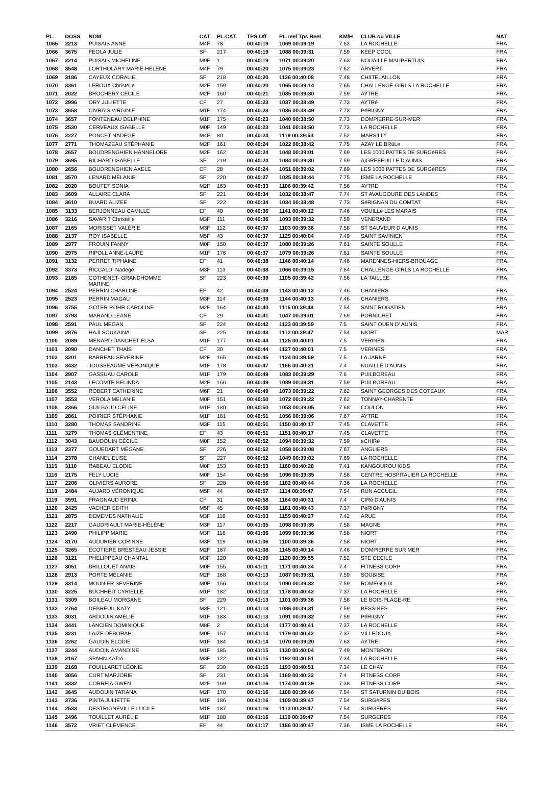| PL. | DOSS | NOM | CAT | PL.CAT. | TPS Off | PL.reel Tps Reel | KM/H | CLUB ou VILLE | NAT |
| --- | --- | --- | --- | --- | --- | --- | --- | --- | --- |
| 1065 | 2213 | PUISAIS ANNE | M4F | 78 | 00:40:19 | 1069 00:39:19 | 7.63 | LA ROCHELLE | FRA |
| 1066 | 3675 | FEOLA JULIE | SF | 217 | 00:40:19 | 1088 00:39:31 | 7.59 | KEEP COOL | FRA |
| 1067 | 2214 | PUISAIS MICHELINE | M9F | 1 | 00:40:19 | 1071 00:39:20 | 7.63 | NOUAILLE MAUPERTUIS | FRA |
| 1068 | 3548 | LORTHOLARY MARIE-HELENE | M4F | 79 | 00:40:20 | 1075 00:39:23 | 7.62 | ARVERT | FRA |
| 1069 | 3186 | CAYEUX CORALIE | SF | 218 | 00:40:20 | 1136 00:40:08 | 7.48 | CHâTELAILLON | FRA |
| 1070 | 3361 | LEROUX Christelle | M2F | 159 | 00:40:20 | 1065 00:39:14 | 7.65 | CHALLENGE-GIRLS LA ROCHELLE | FRA |
| 1071 | 2022 | BROCHERY CECILE | M2F | 160 | 00:40:21 | 1085 00:39:30 | 7.59 | AYTRE | FRA |
| 1072 | 2996 | ORY JULIETTE | CF | 27 | 00:40:23 | 1037 00:38:49 | 7.73 | AYTRé | FRA |
| 1073 | 3658 | CIVRAIS VIRGINIE | M1F | 174 | 00:40:23 | 1036 00:38:49 | 7.73 | PéRIGNY | FRA |
| 1074 | 3657 | FONTENEAU DELPHINE | M1F | 175 | 00:40:23 | 1040 00:38:50 | 7.73 | DOMPIERRE-SUR-MER | FRA |
| 1075 | 2530 | CERVEAUX ISABELLE | M0F | 149 | 00:40:23 | 1041 00:38:50 | 7.73 | LA ROCHELLE | FRA |
| 1076 | 2227 | PONCET NADEGE | M4F | 80 | 00:40:24 | 1119 00:39:53 | 7.52 | MARSILLY | FRA |
| 1077 | 2771 | THOMAZEAU STÉPHANIE | M2F | 161 | 00:40:24 | 1022 00:38:42 | 7.75 | AZAY LE BRûLé | FRA |
| 1078 | 2657 | BOUDRENGHIEN HANNELORE | M2F | 162 | 00:40:24 | 1048 00:39:01 | 7.69 | LES 1000 PATTES DE SURGèRES | FRA |
| 1079 | 3695 | RICHARD ISABELLE | SF | 219 | 00:40:24 | 1084 00:39:30 | 7.59 | AIGREFEUILLE D'AUNIS | FRA |
| 1080 | 2656 | BOUDRENGHIEN AXELE | CF | 28 | 00:40:24 | 1051 00:39:02 | 7.69 | LES 1000 PATTES DE SURGèRES | FRA |
| 1081 | 3570 | LENARD MÉLANIE | SF | 220 | 00:40:27 | 1025 00:38:44 | 7.75 | ISME LA ROCHELLE | FRA |
| 1082 | 2020 | BOUTET SONIA | M2F | 163 | 00:40:33 | 1106 00:39:42 | 7.56 | AYTRE | FRA |
| 1083 | 3609 | ALLAIRE CLARA | SF | 221 | 00:40:34 | 1032 00:38:47 | 7.74 | ST AVAUGOURD DES LANDES | FRA |
| 1084 | 3610 | BUARD ALIZÉE | SF | 222 | 00:40:34 | 1034 00:38:48 | 7.73 | SéRIGNAN DU COMTAT | FRA |
| 1085 | 3133 | BERJONNEAU CAMILLE | EF | 40 | 00:40:36 | 1141 00:40:12 | 7.46 | VOUILLé LES MARAIS | FRA |
| 1086 | 3216 | SAVARIT Christelle | M3F | 111 | 00:40:36 | 1093 00:39:32 | 7.59 | VENERAND | FRA |
| 1087 | 2165 | MORISSET VALÉRIE | M3F | 112 | 00:40:37 | 1103 00:39:36 | 7.58 | ST SAUVEUR D AUNIS | FRA |
| 1088 | 2137 | ROY ISABELLE | M5F | 43 | 00:40:37 | 1129 00:40:04 | 7.49 | SAINT SAVINIEN | FRA |
| 1089 | 2977 | FROUIN FANNY | M0F | 150 | 00:40:37 | 1080 00:39:26 | 7.61 | SAINTE SOULLE | FRA |
| 1090 | 2975 | RIPOLL ANNE-LAURE | M1F | 176 | 00:40:37 | 1079 00:39:26 | 7.61 | SAINTE SOULLE | FRA |
| 1091 | 3132 | PERRET TIPHAINE | EF | 41 | 00:40:38 | 1146 00:40:14 | 7.46 | MARENNES-HIERS-BROUAGE | FRA |
| 1092 | 3373 | RICCALDI Nadege | M3F | 113 | 00:40:38 | 1066 00:39:15 | 7.64 | CHALLENGE-GIRLS LA ROCHELLE | FRA |
| 1093 | 2185 | COTHENET- GRANDHOMME MARINE | SF | 223 | 00:40:39 | 1105 00:39:42 | 7.56 | LA TAILLEE | FRA |
| 1094 | 2524 | PERRIN CHARLINE | EF | 42 | 00:40:39 | 1143 00:40:12 | 7.46 | CHANIERS | FRA |
| 1095 | 2523 | PERRIN MAGALI | M3F | 114 | 00:40:39 | 1144 00:40:13 | 7.46 | CHANIERS | FRA |
| 1096 | 3755 | GOTER ROHR CAROLINE | M2F | 164 | 00:40:40 | 1115 00:39:48 | 7.54 | SAINT ROGATIEN | FRA |
| 1097 | 3793 | MARAND LEANE | CF | 29 | 00:40:41 | 1047 00:39:01 | 7.69 | PORNICHET | FRA |
| 1098 | 2591 | PAUL MEGAN | SF | 224 | 00:40:42 | 1123 00:39:59 | 7.5 | SAINT OUEN D' AUNIS | FRA |
| 1099 | 2876 | HAJI SOUKAINA | SF | 225 | 00:40:43 | 1112 00:39:47 | 7.54 | NIORT | MAR |
| 1100 | 2089 | MENARD DANCHET ELSA | M1F | 177 | 00:40:44 | 1125 00:40:01 | 7.5 | VERINES | FRA |
| 1101 | 2090 | DANCHET THAÏS | CF | 30 | 00:40:44 | 1127 00:40:01 | 7.5 | VERINES | FRA |
| 1102 | 3201 | BARREAU SÉVERINE | M2F | 165 | 00:40:45 | 1124 00:39:59 | 7.5 | LA JARNE | FRA |
| 1103 | 3432 | JOUSSEAUME VÉRONIQUE | M1F | 178 | 00:40:47 | 1166 00:40:31 | 7.4 | NUAILLE D'AUNIS | FRA |
| 1104 | 2907 | GASSUAU CAROLE | M1F | 179 | 00:40:49 | 1083 00:39:29 | 7.6 | PUILBOREAU | FRA |
| 1105 | 2143 | LECOMTE BELINDA | M2F | 166 | 00:40:49 | 1089 00:39:31 | 7.59 | PUILBOREAU | FRA |
| 1106 | 3552 | ROBERT CATHERINE | M6F | 21 | 00:40:49 | 1073 00:39:22 | 7.62 | SAINT GEORGES DES COTEAUX | FRA |
| 1107 | 3553 | VEROLA MELANIE | M0F | 151 | 00:40:50 | 1072 00:39:22 | 7.62 | TONNAY-CHARENTE | FRA |
| 1108 | 2366 | GUILBAUD CÉLINE | M1F | 180 | 00:40:50 | 1053 00:39:05 | 7.68 | COULON | FRA |
| 1109 | 2861 | POIRIER STÉPHANIE | M1F | 181 | 00:40:51 | 1056 00:39:06 | 7.67 | AYTRE | FRA |
| 1110 | 3280 | THOMAS SANDRINE | M3F | 115 | 00:40:51 | 1150 00:40:17 | 7.45 | CLAVETTE | FRA |
| 1111 | 3279 | THOMAS CLÉMENTINE | EF | 43 | 00:40:51 | 1151 00:40:17 | 7.45 | CLAVETTE | FRA |
| 1112 | 3043 | BAUDOUIN CÉCILE | M0F | 152 | 00:40:52 | 1094 00:39:32 | 7.59 | éCHIRé | FRA |
| 1113 | 2377 | GOUEDART MÉGANE | SF | 226 | 00:40:52 | 1058 00:39:08 | 7.67 | ANGLIERS | FRA |
| 1114 | 2378 | CHANEL ELISE | SF | 227 | 00:40:52 | 1049 00:39:02 | 7.69 | LA ROCHELLE | FRA |
| 1115 | 3110 | RABEAU ELODIE | M0F | 153 | 00:40:53 | 1160 00:40:28 | 7.41 | KANGOUROU KIDS | FRA |
| 1116 | 2175 | FELY LUCIE | M0F | 154 | 00:40:56 | 1096 00:39:35 | 7.58 | CENTRE HOSPITALIER LA ROCHELLE | FRA |
| 1117 | 2206 | OLIVIERS AURORE | SF | 228 | 00:40:56 | 1182 00:40:44 | 7.36 | LA ROCHELLE | FRA |
| 1118 | 2484 | AUJARD VÉRONIQUE | M5F | 44 | 00:40:57 | 1114 00:39:47 | 7.54 | RUN ACCUEIL | FRA |
| 1119 | 3591 | FRAGNAUD ERINA | CF | 31 | 00:40:58 | 1164 00:40:31 | 7.4 | CIRé D'AUNIS | FRA |
| 1120 | 2425 | VACHER EDITH | M5F | 45 | 00:40:58 | 1181 00:40:43 | 7.37 | PéRIGNY | FRA |
| 1121 | 2875 | DEMEMES NATHALIE | M3F | 116 | 00:41:03 | 1159 00:40:27 | 7.42 | ARUE | FRA |
| 1122 | 2217 | GAUDRIAULT MARIE-HÉLÈNE | M3F | 117 | 00:41:05 | 1098 00:39:35 | 7.58 | MAGNE | FRA |
| 1123 | 2490 | PHILIPP MARIE | M3F | 118 | 00:41:06 | 1099 00:39:36 | 7.58 | NIORT | FRA |
| 1124 | 3170 | AUDURIER CORINNE | M3F | 119 | 00:41:06 | 1100 00:39:36 | 7.58 | NIORT | FRA |
| 1125 | 3265 | ECOTIERE BRESTEAU JESSIE | M2F | 167 | 00:41:08 | 1145 00:40:14 | 7.46 | DOMPIERRE SUR MER | FRA |
| 1126 | 3121 | PHELIPPEAU CHANTAL | M3F | 120 | 00:41:09 | 1120 00:39:55 | 7.52 | STE CECILE | FRA |
| 1127 | 3051 | BRILLOUET ANAIS | M0F | 155 | 00:41:11 | 1171 00:40:34 | 7.4 | FITNESS CORP | FRA |
| 1128 | 2913 | PORTE MÉLANIE | M2F | 168 | 00:41:13 | 1087 00:39:31 | 7.59 | SOUBISE | FRA |
| 1129 | 3314 | MOUNIER SÉVERINE | M0F | 156 | 00:41:13 | 1090 00:39:32 | 7.59 | ROMEGOUX | FRA |
| 1130 | 3225 | BUCHHEIT CYRIELLE | M1F | 182 | 00:41:13 | 1178 00:40:42 | 7.37 | LA ROCHELLE | FRA |
| 1131 | 3309 | BOILEAU MORGANE | SF | 229 | 00:41:13 | 1101 00:39:36 | 7.58 | LE BOIS-PLAGE-RE | FRA |
| 1132 | 2764 | DEBREUIL KATY | M3F | 121 | 00:41:13 | 1086 00:39:31 | 7.59 | BESSINES | FRA |
| 1133 | 3031 | ARDOUIN AMÉLIE | M1F | 183 | 00:41:13 | 1091 00:39:32 | 7.59 | PéRIGNY | FRA |
| 1134 | 3441 | LANCIEN DOMINIQUE | M8F | 2 | 00:41:14 | 1177 00:40:41 | 7.37 | LA ROCHELLE | FRA |
| 1135 | 3231 | LAIZE DÉBORAH | M0F | 157 | 00:41:14 | 1179 00:40:42 | 7.37 | VILLEDOUX | FRA |
| 1136 | 2262 | GAUDIN ELODIE | M1F | 184 | 00:41:14 | 1070 00:39:20 | 7.63 | AYTRE | FRA |
| 1137 | 3244 | AUDOIN AMANDINE | M1F | 185 | 00:41:15 | 1130 00:40:04 | 7.49 | MONTBRON | FRA |
| 1138 | 2167 | SPAHN KATIA | M3F | 122 | 00:41:15 | 1192 00:40:51 | 7.34 | LA ROCHELLE | FRA |
| 1139 | 2168 | FOUILLARET LÉONIE | SF | 230 | 00:41:15 | 1193 00:40:51 | 7.34 | LE CHAY | FRA |
| 1140 | 3056 | CURT MARJORIE | SF | 231 | 00:41:16 | 1169 00:40:32 | 7.4 | FITNESS CORP | FRA |
| 1141 | 3332 | CORREIA GWEN | M2F | 169 | 00:41:16 | 1174 00:40:39 | 7.38 | FITNESS CORP | FRA |
| 1142 | 3645 | AUDOUIN TATIANA | M2F | 170 | 00:41:16 | 1108 00:39:46 | 7.54 | ST SATURNIN DU BOIS | FRA |
| 1143 | 3736 | PINTA JULIETTE | M1F | 186 | 00:41:16 | 1109 00:39:47 | 7.54 | SURGèRES | FRA |
| 1144 | 2533 | DESTRIGNEVILLE LUCILE | M1F | 187 | 00:41:16 | 1113 00:39:47 | 7.54 | SURGERES | FRA |
| 1145 | 2496 | TOUILLET AURÉLIE | M1F | 188 | 00:41:16 | 1110 00:39:47 | 7.54 | SURGERES | FRA |
| 1146 | 3572 | VRIET CLÉMENCE | EF | 44 | 00:41:17 | 1186 00:40:47 | 7.36 | ISME LA ROCHELLE | FRA |